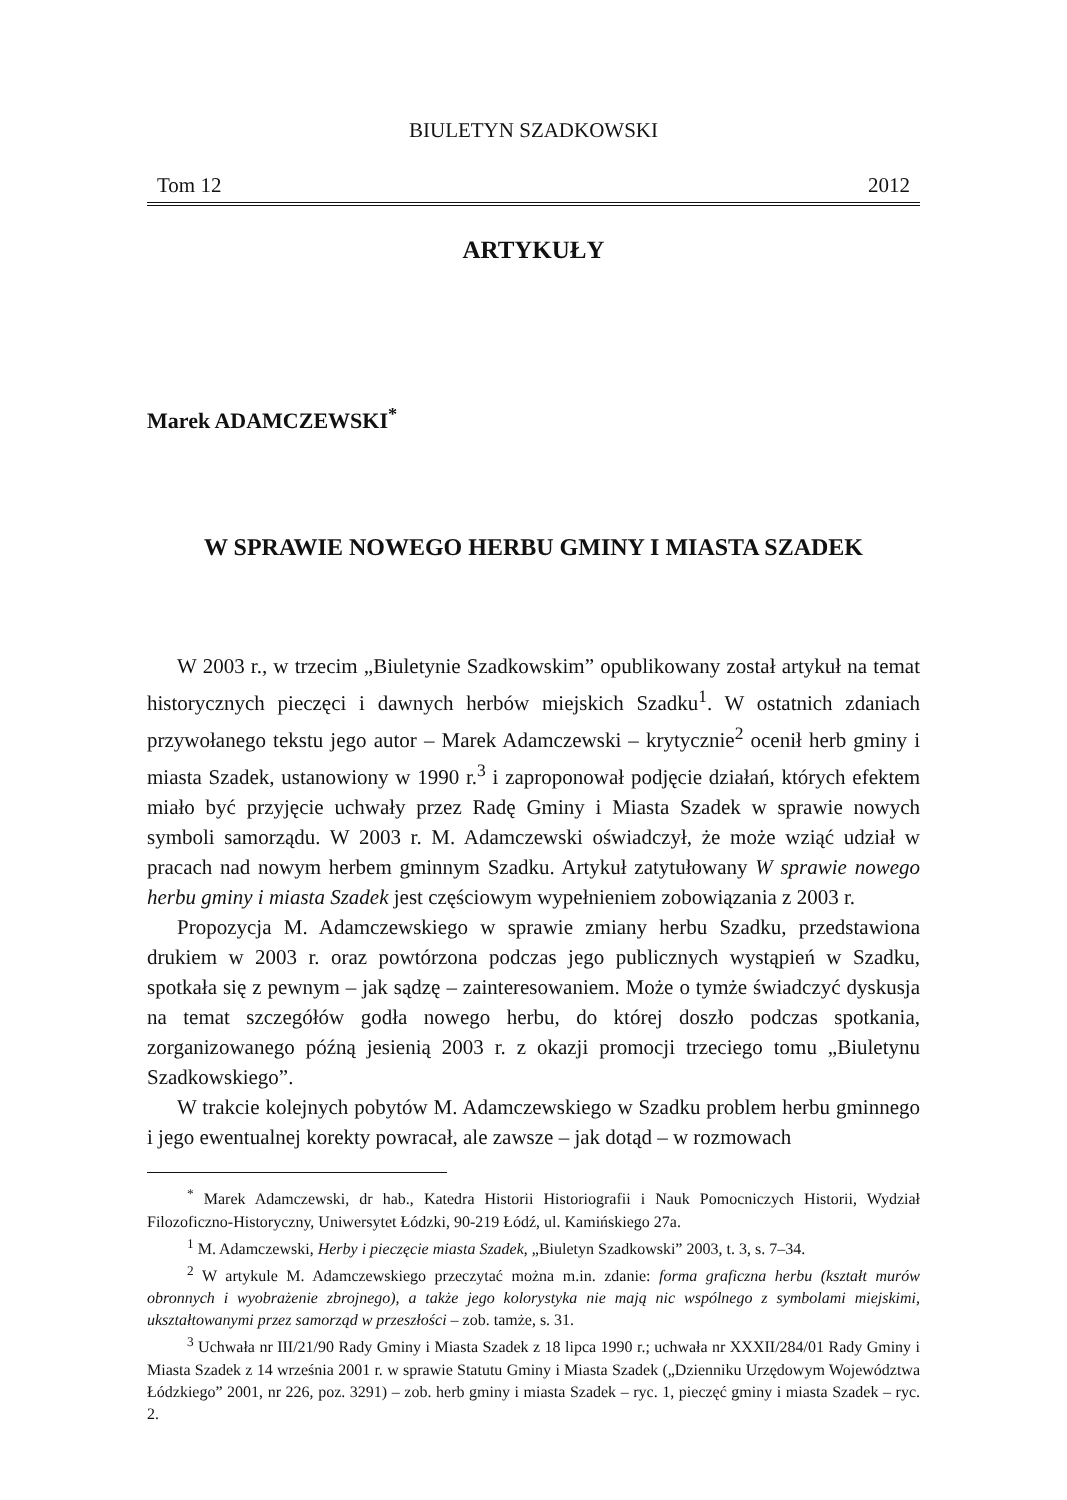BIULETYN SZADKOWSKI
Tom 12 2012
ARTYKUŁY
Marek ADAMCZEWSKI<sup>*</sup>
W SPRAWIE NOWEGO HERBU GMINY I MIASTA SZADEK
W 2003 r., w trzecim „Biuletynie Szadkowskim” opublikowany został artykuł na temat historycznych pieczęci i dawnych herbów miejskich Szadku<sup>1</sup>. W ostatnich zdaniach przywołanego tekstu jego autor – Marek Adamczewski – krytycznie<sup>2</sup> ocenił herb gminy i miasta Szadek, ustanowiony w 1990 r.<sup>3</sup> i zaproponował podjęcie działań, których efektem miało być przyjęcie uchwały przez Radę Gminy i Miasta Szadek w sprawie nowych symboli samorządu. W 2003 r. M. Adamczewski oświadczył, że może wziąć udział w pracach nad nowym herbem gminnym Szadku. Artykuł zatytułowany W sprawie nowego herbu gminy i miasta Szadek jest częściowym wypełnieniem zobowiązania z 2003 r.
Propozycja M. Adamczewskiego w sprawie zmiany herbu Szadku, przedstawiona drukiem w 2003 r. oraz powtórzona podczas jego publicznych wystąpień w Szadku, spotkała się z pewnym – jak sądzę – zainteresowaniem. Może o tymże świadczyć dyskusja na temat szczegółów godła nowego herbu, do której doszło podczas spotkania, zorganizowanego późną jesienią 2003 r. z okazji promocji trzeciego tomu „Biuletynu Szadkowskiego”.
W trakcie kolejnych pobytów M. Adamczewskiego w Szadku problem herbu gminnego i jego ewentualnej korekty powracał, ale zawsze – jak dotąd – w rozmowach
<sup>*</sup> Marek Adamczewski, dr hab., Katedra Historii Historiografii i Nauk Pomocniczych Historii, Wydział Filozoficzno-Historyczny, Uniwersytet Łódzki, 90-219 Łódź, ul. Kamińskiego 27a.
<sup>1</sup> M. Adamczewski, Herby i pieczęcie miasta Szadek, „Biuletyn Szadkowski” 2003, t. 3, s. 7–34.
<sup>2</sup> W artykule M. Adamczewskiego przeczytać można m.in. zdanie: forma graficzna herbu (kształt murów obronnych i wyobrażenie zbrojnego), a także jego kolorystyka nie mają nic wspólnego z symbolami miejskimi, ukształtowanymi przez samorząd w przeszłości – zob. tamże, s. 31.
<sup>3</sup> Uchwała nr III/21/90 Rady Gminy i Miasta Szadek z 18 lipca 1990 r.; uchwała nr XXXII/284/01 Rady Gminy i Miasta Szadek z 14 września 2001 r. w sprawie Statutu Gminy i Miasta Szadek („Dzienniku Urzędowym Województwa Łódzkiego” 2001, nr 226, poz. 3291) – zob. herb gminy i miasta Szadek – ryc. 1, pieczęć gminy i miasta Szadek – ryc. 2.